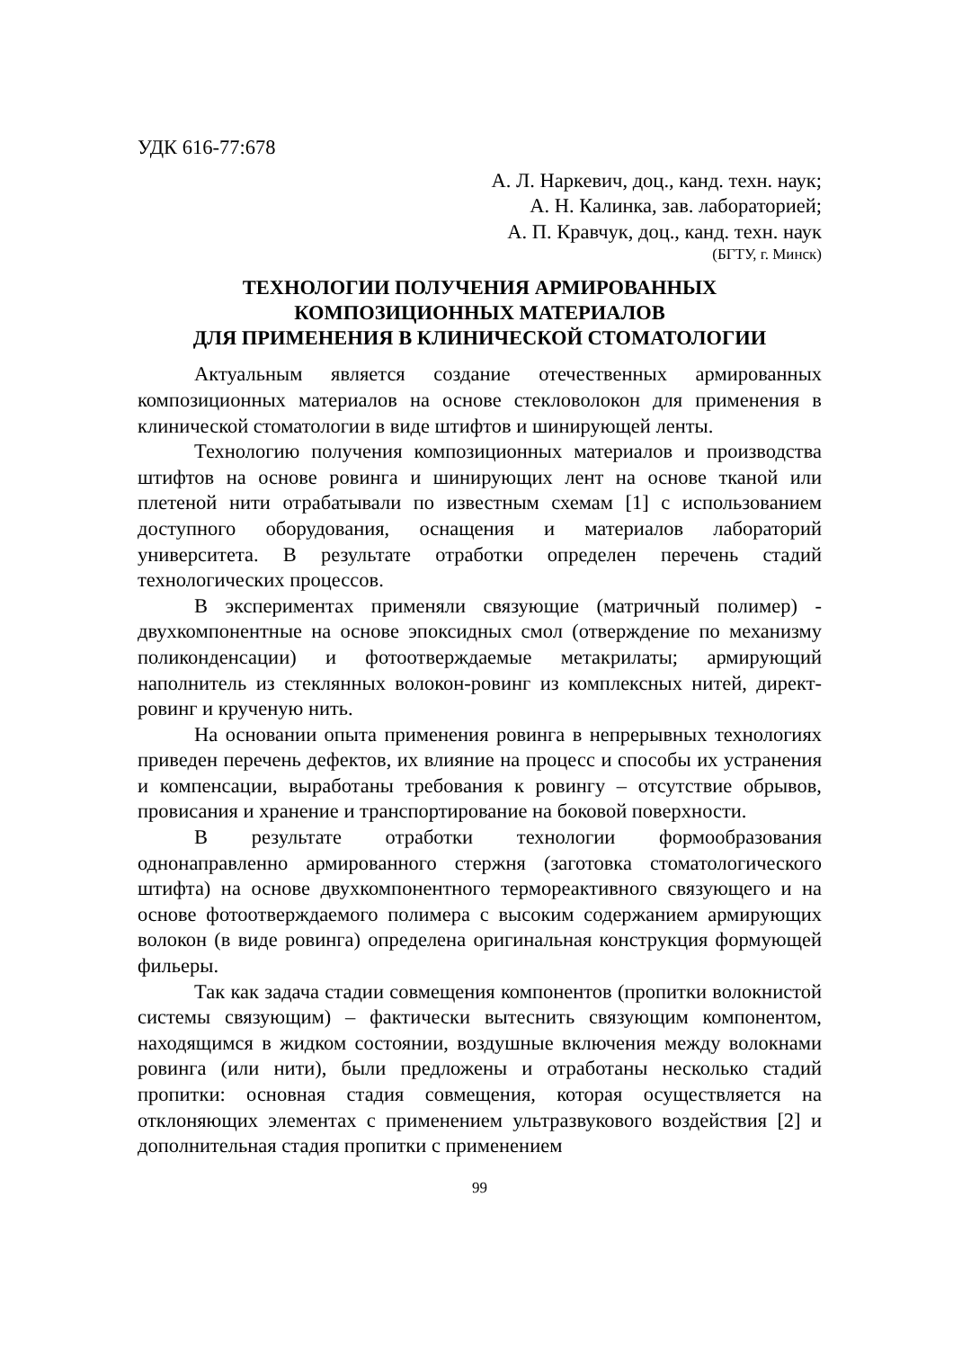УДК 616-77:678
А. Л. Наркевич, доц., канд. техн. наук;
А. Н. Калинка, зав. лабораторией;
А. П. Кравчук, доц., канд. техн. наук
(БГТУ, г. Минск)
ТЕХНОЛОГИИ ПОЛУЧЕНИЯ АРМИРОВАННЫХ
КОМПОЗИЦИОННЫХ МАТЕРИАЛОВ
ДЛЯ ПРИМЕНЕНИЯ В КЛИНИЧЕСКОЙ СТОМАТОЛОГИИ
Актуальным является создание отечественных армированных композиционных материалов на основе стекловолокон для применения в клинической стоматологии в виде штифтов и шинирующей ленты.
Технологию получения композиционных материалов и производства штифтов на основе ровинга и шинирующих лент на основе тканой или плетеной нити отрабатывали по известным схемам [1] с использованием доступного оборудования, оснащения и материалов лабораторий университета. В результате отработки определен перечень стадий технологических процессов.
В экспериментах применяли связующие (матричный полимер) - двухкомпонентные на основе эпоксидных смол (отверждение по механизму поликонденсации) и фотоотверждаемые метакрилаты; армирующий наполнитель из стеклянных волокон-ровинг из комплексных нитей, директ-ровинг и крученую нить.
На основании опыта применения ровинга в непрерывных технологиях приведен перечень дефектов, их влияние на процесс и способы их устранения и компенсации, выработаны требования к ровингу – отсутствие обрывов, провисания и хранение и транспортирование на боковой поверхности.
В результате отработки технологии формообразования однонаправленно армированного стержня (заготовка стоматологического штифта) на основе двухкомпонентного термореактивного связующего и на основе фотоотверждаемого полимера с высоким содержанием армирующих волокон (в виде ровинга) определена оригинальная конструкция формующей фильеры.
Так как задача стадии совмещения компонентов (пропитки волокнистой системы связующим) – фактически вытеснить связующим компонентом, находящимся в жидком состоянии, воздушные включения между волокнами ровинга (или нити), были предложены и отработаны несколько стадий пропитки: основная стадия совмещения, которая осуществляется на отклоняющих элементах с применением ультразвукового воздействия [2] и дополнительная стадия пропитки с применением
99